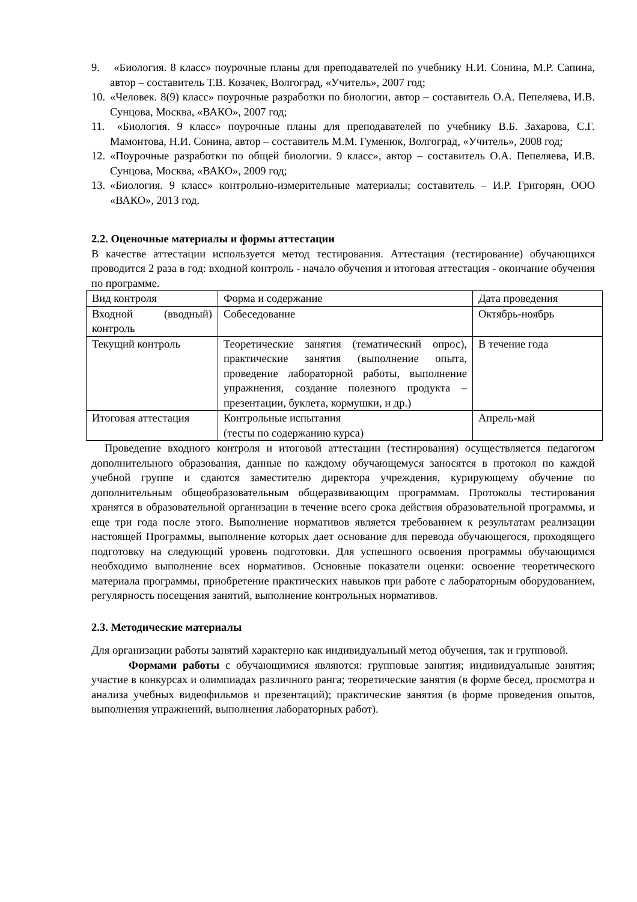9. «Биология. 8 класс» поурочные планы для преподавателей по учебнику Н.И. Сонина, М.Р. Сапина, автор – составитель Т.В. Козачек, Волгоград, «Учитель», 2007 год;
10. «Человек. 8(9) класс» поурочные разработки по биологии, автор – составитель О.А. Пепеляева, И.В. Сунцова, Москва, «ВАКО», 2007 год;
11. «Биология. 9 класс» поурочные планы для преподавателей по учебнику В.Б. Захарова, С.Г. Мамонтова, Н.И. Сонина, автор – составитель М.М. Гуменюк, Волгоград, «Учитель», 2008 год;
12. «Поурочные разработки по общей биологии. 9 класс», автор – составитель О.А. Пепеляева, И.В. Сунцова, Москва, «ВАКО», 2009 год;
13. «Биология. 9 класс» контрольно-измерительные материалы; составитель – И.Р. Григорян, ООО «ВАКО», 2013 год.
2.2. Оценочные материалы и формы аттестации
В качестве аттестации используется метод тестирования. Аттестация (тестирование) обучающихся проводится 2 раза в год: входной контроль - начало обучения и итоговая аттестация - окончание обучения по программе.
| Вид контроля | Форма и содержание | Дата проведения |
| Входной (вводный) контроль | Собеседование | Октябрь-ноябрь |
| Текущий контроль | Теоретические занятия (тематический опрос), практические занятия (выполнение опыта, проведение лабораторной работы, выполнение упражнения, создание полезного продукта – презентации, буклета, кормушки, и др.) | В течение года |
| Итоговая аттестация | Контрольные испытания (тесты по содержанию курса) | Апрель-май |
Проведение входного контроля и итоговой аттестации (тестирования) осуществляется педагогом дополнительного образования, данные по каждому обучающемуся заносятся в протокол по каждой учебной группе и сдаются заместителю директора учреждения, курирующему обучение по дополнительным общеобразовательным общеразвивающим программам. Протоколы тестирования хранятся в образовательной организации в течение всего срока действия образовательной программы, и еще три года после этого. Выполнение нормативов является требованием к результатам реализации настоящей Программы, выполнение которых дает основание для перевода обучающегося, проходящего подготовку на следующий уровень подготовки. Для успешного освоения программы обучающимся необходимо выполнение всех нормативов. Основные показатели оценки: освоение теоретического материала программы, приобретение практических навыков при работе с лабораторным оборудованием, регулярность посещения занятий, выполнение контрольных нормативов.
2.3. Методические материалы
Для организации работы занятий характерно как индивидуальный метод обучения, так и групповой.
Формами работы с обучающимися являются: групповые занятия; индивидуальные занятия; участие в конкурсах и олимпиадах различного ранга; теоретические занятия (в форме бесед, просмотра и анализа учебных видеофильмов и презентаций); практические занятия (в форме проведения опытов, выполнения упражнений, выполнения лабораторных работ).